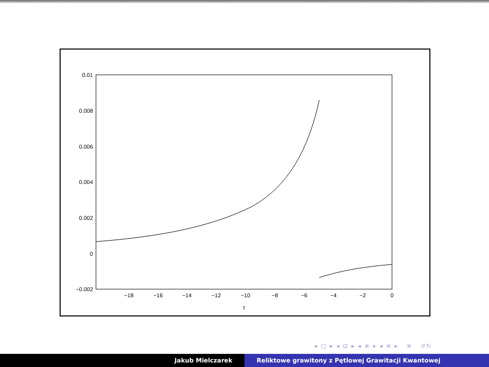0.01
0.008
0.006
0.004
0.002
0
−0.002
−18
−16
−14
−12
−10
−8
−6
−4
−2
0
τ
◂ □ ▸ ◂ ⊡ ▸ ◂ ≡ ▸ ◂ ≡ ▸ ≡ ↺↻
Jakub Mielczarek Reliktowe grawitony z Pętlowej Grawitacji Kwantowej